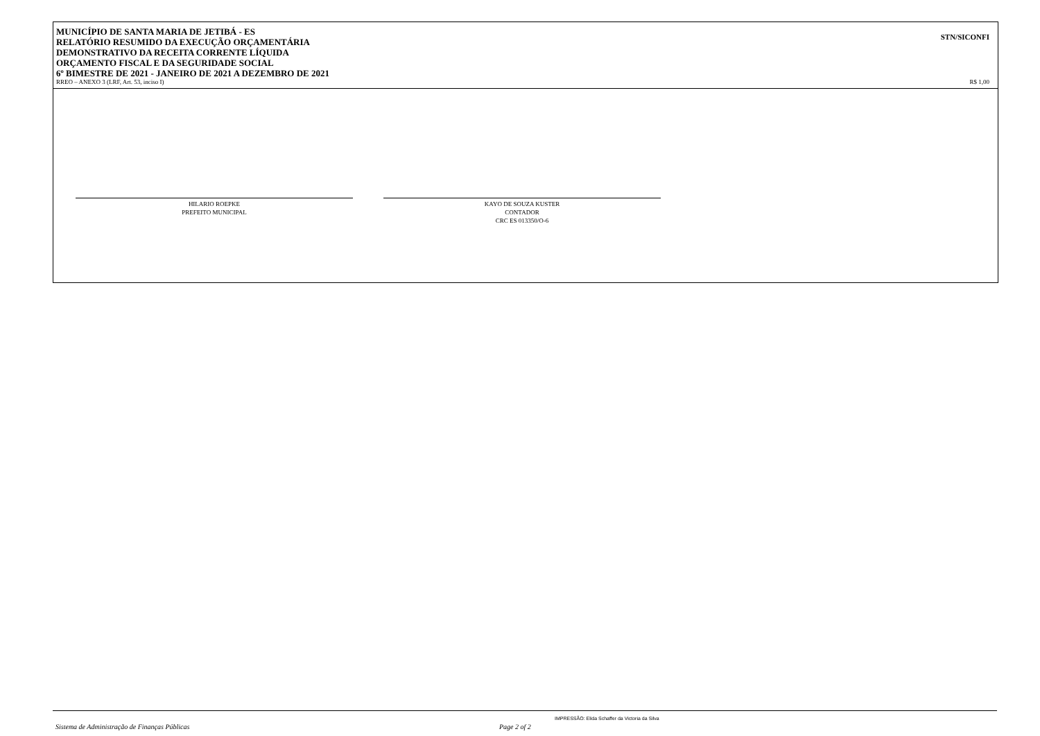MUNICÍPIO DE SANTA MARIA DE JETIBÁ - ES
RELATÓRIO RESUMIDO DA EXECUÇÃO ORÇAMENTÁRIA
DEMONSTRATIVO DA RECEITA CORRENTE LÍQUIDA
ORÇAMENTO FISCAL E DA SEGURIDADE SOCIAL
6º BIMESTRE DE 2021 - JANEIRO DE 2021 A DEZEMBRO DE 2021
STN/SICONFI
RREO – ANEXO 3 (LRF, Art. 53, inciso I) R$ 1,00
HILARIO ROEPKE
PREFEITO MUNICIPAL
KAYO DE SOUZA KUSTER
CONTADOR
CRC ES 013350/O-6
IMPRESSÃO: Elida Schaffer da Victoria da Silva
Sistema de Administração de Finanças Públicas
Page 2 of 2